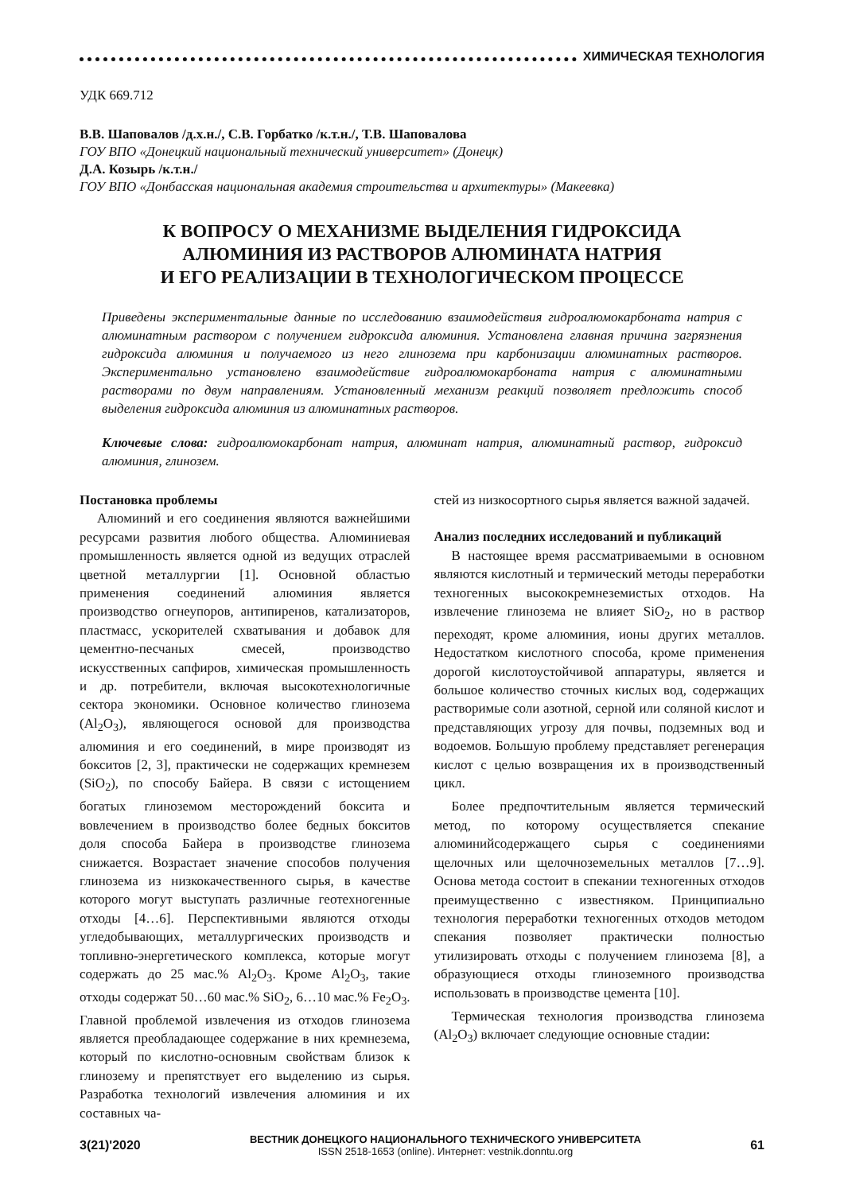ХИМИЧЕСКАЯ ТЕХНОЛОГИЯ
УДК 669.712
В.В. Шаповалов /д.х.н./, С.В. Горбатко /к.т.н./, Т.В. Шаповалова
ГОУ ВПО «Донецкий национальный технический университет» (Донецк)
Д.А. Козырь /к.т.н./
ГОУ ВПО «Донбасская национальная академия строительства и архитектуры» (Макеевка)
К ВОПРОСУ О МЕХАНИЗМЕ ВЫДЕЛЕНИЯ ГИДРОКСИДА
АЛЮМИНИЯ ИЗ РАСТВОРОВ АЛЮМИНАТА НАТРИЯ
И ЕГО РЕАЛИЗАЦИИ В ТЕХНОЛОГИЧЕСКОМ ПРОЦЕССЕ
Приведены экспериментальные данные по исследованию взаимодействия гидроалюмокарбоната натрия с алюминатным раствором с получением гидроксида алюминия. Установлена главная причина загрязнения гидроксида алюминия и получаемого из него глинозема при карбонизации алюминатных растворов. Экспериментально установлено взаимодействие гидроалюмокарбоната натрия с алюминатными растворами по двум направлениям. Установленный механизм реакций позволяет предложить способ выделения гидроксида алюминия из алюминатных растворов.
Ключевые слова: гидроалюмокарбонат натрия, алюминат натрия, алюминатный раствор, гидроксид алюминия, глинозем.
Постановка проблемы
Алюминий и его соединения являются важнейшими ресурсами развития любого общества. Алюминиевая промышленность является одной из ведущих отраслей цветной металлургии [1]. Основной областью применения соединений алюминия является производство огнеупоров, антипиренов, катализаторов, пластмасс, ускорителей схватывания и добавок для цементно-песчаных смесей, производство искусственных сапфиров, химическая промышленность и др. потребители, включая высокотехнологичные сектора экономики. Основное количество глинозема (Al<sub>2</sub>O<sub>3</sub>), являющегося основой для производства алюминия и его соединений, в мире производят из бокситов [2, 3], практически не содержащих кремнезем (SiO<sub>2</sub>), по способу Байера. В связи с истощением богатых глиноземом месторождений боксита и вовлечением в производство более бедных бокситов доля способа Байера в производстве глинозема снижается. Возрастает значение способов получения глинозема из низкокачественного сырья, в качестве которого могут выступать различные геотехногенные отходы [4…6]. Перспективными являются отходы угледобывающих, металлургических производств и топливно-энергетического комплекса, которые могут содержать до 25 мас.% Al<sub>2</sub>O<sub>3</sub>. Кроме Al<sub>2</sub>O<sub>3</sub>, такие отходы содержат 50…60 мас.% SiO<sub>2</sub>, 6…10 мас.% Fe<sub>2</sub>O<sub>3</sub>. Главной проблемой извлечения из отходов глинозема является преобладающее содержание в них кремнезема, который по кислотно-основным свойствам близок к глинозему и препятствует его выделению из сырья. Разработка технологий извлечения алюминия и их составных ча-
стей из низкосортного сырья является важной задачей.
Анализ последних исследований и публикаций
В настоящее время рассматриваемыми в основном являются кислотный и термический методы переработки техногенных высококремнеземистых отходов. На извлечение глинозема не влияет SiO<sub>2</sub>, но в раствор переходят, кроме алюминия, ионы других металлов. Недостатком кислотного способа, кроме применения дорогой кислотоустойчивой аппаратуры, является и большое количество сточных кислых вод, содержащих растворимые соли азотной, серной или соляной кислот и представляющих угрозу для почвы, подземных вод и водоемов. Большую проблему представляет регенерация кислот с целью возвращения их в производственный цикл.
Более предпочтительным является термический метод, по которому осуществляется спекание алюминийсодержащего сырья с соединениями щелочных или щелочноземельных металлов [7…9]. Основа метода состоит в спекании техногенных отходов преимущественно с известняком. Принципиально технология переработки техногенных отходов методом спекания позволяет практически полностью утилизировать отходы с получением глинозема [8], а образующиеся отходы глиноземного производства использовать в производстве цемента [10].
Термическая технология производства глинозема (Al<sub>2</sub>O<sub>3</sub>) включает следующие основные стадии:
3(21)'2020
ВЕСТНИК ДОНЕЦКОГО НАЦИОНАЛЬНОГО ТЕХНИЧЕСКОГО УНИВЕРСИТЕТА
ISSN 2518-1653 (online). Интернет: vestnik.donntu.org
61